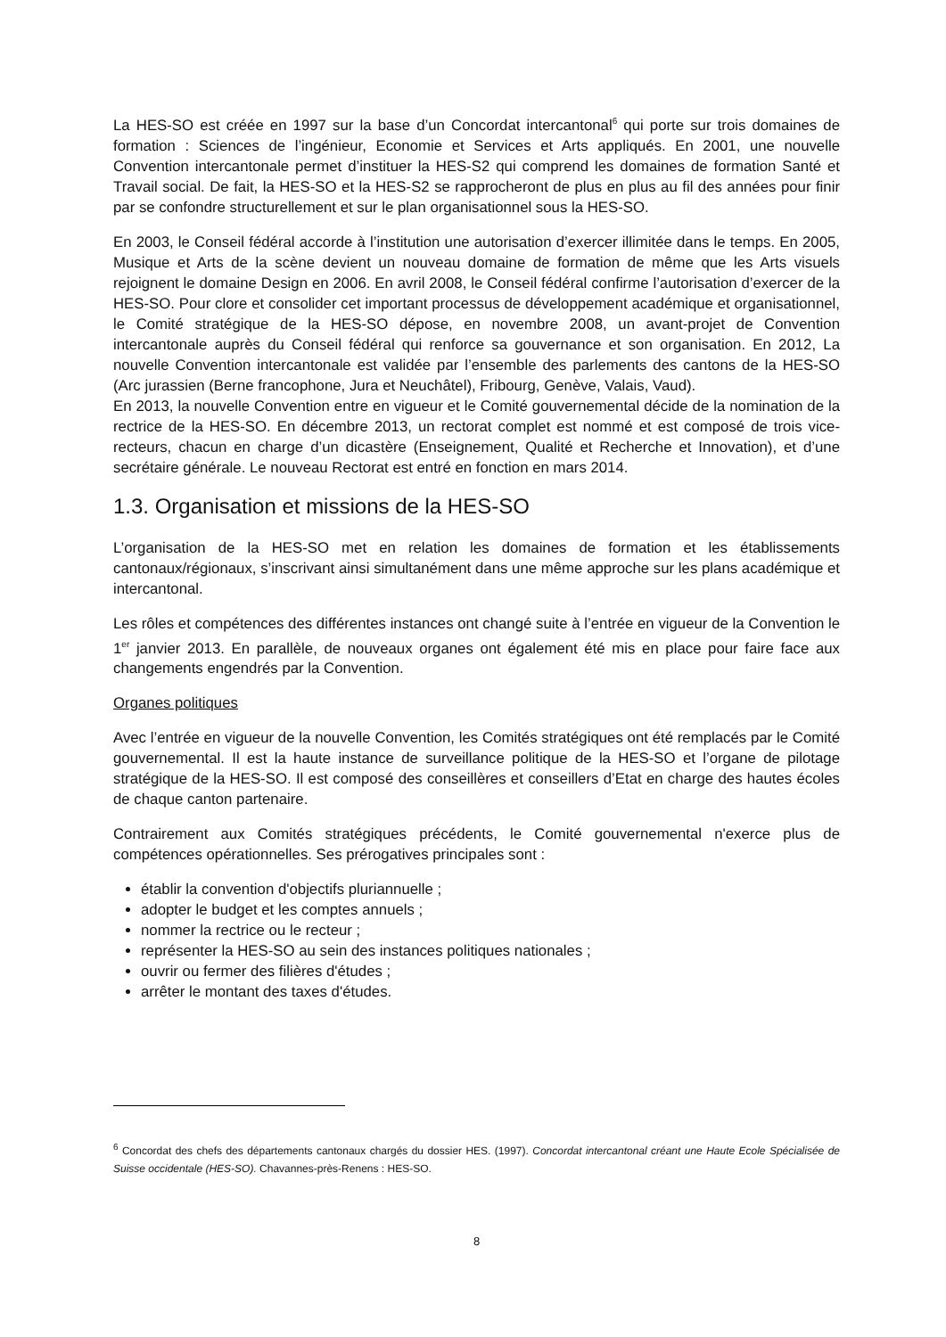La HES-SO est créée en 1997 sur la base d’un Concordat intercantonal<sup>6</sup> qui porte sur trois domaines de formation : Sciences de l’ingénieur, Economie et Services et Arts appliqués. En 2001, une nouvelle Convention intercantonale permet d’instituer la HES-S2 qui comprend les domaines de formation Santé et Travail social. De fait, la HES-SO et la HES-S2 se rapprocheront de plus en plus au fil des années pour finir par se confondre structurellement et sur le plan organisationnel sous la HES-SO.
En 2003, le Conseil fédéral accorde à l’institution une autorisation d’exercer illimitée dans le temps. En 2005, Musique et Arts de la scène devient un nouveau domaine de formation de même que les Arts visuels rejoignent le domaine Design en 2006. En avril 2008, le Conseil fédéral confirme l’autorisation d’exercer de la HES-SO. Pour clore et consolider cet important processus de développement académique et organisationnel, le Comité stratégique de la HES-SO dépose, en novembre 2008, un avant-projet de Convention intercantonale auprès du Conseil fédéral qui renforce sa gouvernance et son organisation. En 2012, La nouvelle Convention intercantonale est validée par l’ensemble des parlements des cantons de la HES-SO (Arc jurassien (Berne francophone, Jura et Neuchâtel), Fribourg, Genève, Valais, Vaud).
En 2013, la nouvelle Convention entre en vigueur et le Comité gouvernemental décide de la nomination de la rectrice de la HES-SO. En décembre 2013, un rectorat complet est nommé et est composé de trois vice-recteurs, chacun en charge d’un dicastère (Enseignement, Qualité et Recherche et Innovation), et d’une secrétaire générale. Le nouveau Rectorat est entré en fonction en mars 2014.
1.3. Organisation et missions de la HES-SO
L’organisation de la HES-SO met en relation les domaines de formation et les établissements cantonaux/régionaux, s’inscrivant ainsi simultanément dans une même approche sur les plans académique et intercantonal.
Les rôles et compétences des différentes instances ont changé suite à l’entrée en vigueur de la Convention le 1<sup>er</sup> janvier 2013. En parallèle, de nouveaux organes ont également été mis en place pour faire face aux changements engendrés par la Convention.
Organes politiques
Avec l’entrée en vigueur de la nouvelle Convention, les Comités stratégiques ont été remplacés par le Comité gouvernemental. Il est la haute instance de surveillance politique de la HES-SO et l’organe de pilotage stratégique de la HES-SO. Il est composé des conseillères et conseillers d’Etat en charge des hautes écoles de chaque canton partenaire.
Contrairement aux Comités stratégiques précédents, le Comité gouvernemental n'exerce plus de compétences opérationnelles. Ses prérogatives principales sont :
établir la convention d'objectifs pluriannuelle ;
adopter le budget et les comptes annuels ;
nommer la rectrice ou le recteur ;
représenter la HES-SO au sein des instances politiques nationales ;
ouvrir ou fermer des filières d'études ;
arrêter le montant des taxes d'études.
<sup>6</sup> Concordat des chefs des départements cantonaux chargés du dossier HES. (1997). Concordat intercantonal créant une Haute Ecole Spécialisée de Suisse occidentale (HES-SO). Chavannes-près-Renens : HES-SO.
8